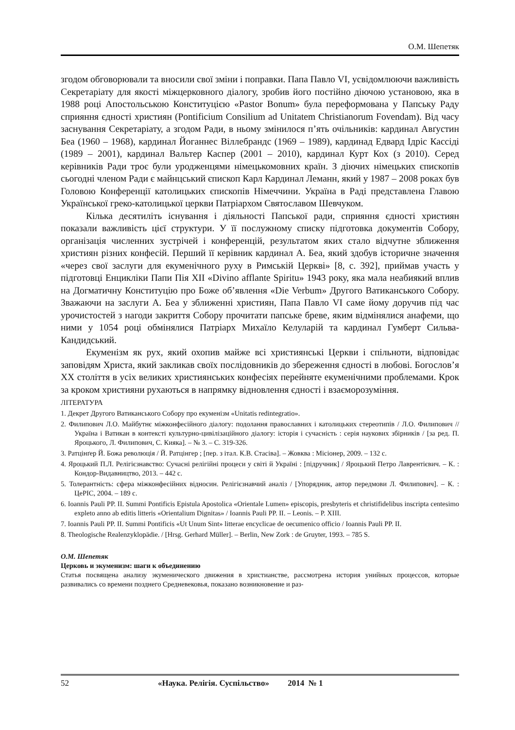О.М. Шепетяк
згодом обговорювали та вносили свої зміни і поправки. Папа Павло VI, усвідомлюючи важливість Секретаріату для якості міжцерковного діалогу, зробив його постійно діючою установою, яка в 1988 році Апостольською Конституцією «Pastor Bonum» була переформована у Папську Раду сприяння єдності християн (Pontificium Consilium ad Unitatem Christianorum Fovendam). Від часу заснування Секретаріату, а згодом Ради, в ньому змінилося п’ять очільників: кардинал Авґустин Беа (1960 – 1968), кардинал Йоганнес Віллебрандс (1969 – 1989), кардинад Едвард Ідріс Кассіді (1989 – 2001), кардинал Вальтер Каспер (2001 – 2010), кардинал Курт Кох (з 2010). Серед керівників Ради троє були уродженцями німецькомовних країн. З діючих німецьких єпископів сьогодні членом Ради є майнцський єпископ Карл Кардинал Леманн, який у 1987 – 2008 роках був Головою Конференції католицьких єпископів Німеччини. Україна в Раді представлена Главою Української греко-католицької церкви Патріархом Святославом Шевчуком.
Кілька десятиліть існування і діяльності Папської ради, сприяння єдності християн показали важливість цієї структури. У її послужному списку підготовка документів Собору, організація численних зустрічей і конференцій, результатом яких стало відчутне зближення християн різних конфесій. Перший її керівник кардинал А. Беа, який здобув історичне значення «через свої заслуги для екуменічного руху в Римській Церкві» [8, с. 392], приймав участь у підготовці Енцикліки Папи Пія XII «Divino afflante Spiritu» 1943 року, яка мала неабиякий вплив на Догматичну Конституцію про Боже об’явлення «Die Verbum» Другого Ватиканського Собору. Зважаючи на заслуги А. Беа у зближенні християн, Папа Павло VI саме йому доручив під час урочистостей з нагоди закриття Собору прочитати папське бреве, яким відмінялися анафеми, що ними у 1054 році обмінялися Патріарх Михаїло Келуларій та кардинал Гумберт Сильва-Кандидський.
Екуменізм як рух, який охопив майже всі християнські Церкви і спільноти, відповідає заповідям Христа, який закликав своїх послідовників до збереження єдності в любові. Богослов’я XX століття в усіх великих християнських конфесіях перейняте екуменічними проблемами. Крок за кроком християни рухаються в напрямку відновлення єдності і взаєморозуміння.
ЛІТЕРАТУРА
1. Декрет Другого Ватиканського Собору про екуменізм «Unitatis redintegratio».
2. Филипович Л.О. Майбутнє міжконфесійного діалогу: подолання православних і католицьких стереотипів / Л.О. Филипович // Україна і Ватикан в контексті культурно-цивілізаційного діалогу: історія і сучасність : серія наукових збірників / [за ред. П. Яроцького, Л. Филипович, С. Кияка]. – № 3. – С. 319-326.
3. Ратцінґер Й. Божа революція / Й. Ратцінгер ; [пер. з італ. К.В. Стасіва]. – Жовква : Місіонер, 2009. – 132 с.
4. Яроцький П.Л. Релігієзнавство: Сучасні релігійні процеси у світі й Україні : [підручник] / Яроцький Петро Лаврентієвич. – К. : Кондор-Видавництво, 2013. – 442 с.
5. Толерантність: сфера міжконфесійних відносин. Релігієзнавчий аналіз / [Упорядник, автор передмови Л. Филипович]. – К. : ЦеРІС, 2004. – 189 с.
6. Ioannis Pauli PP. II. Summi Pontificis Epistula Apostolica «Orientale Lumen» episcopis, presbyteris et christifidelibus inscripta centesimo expleto anno ab editis litteris «Orientalium Dignitas» / Ioannis Pauli PP. II. – Leonis. – P. XIII.
7. Ioannis Pauli PP. II. Summi Pontificis «Ut Unum Sint» litterae encyclicae de oecumenico officio / Ioannis Pauli PP. II.
8. Theologische Realenzyklopädie. / [Hrsg. Gerhard Müller]. – Berlin, New Zork : de Gruyter, 1993. – 785 S.
О.М. Шепетяк
Церковь и экуменизм: шаги к объединению
Статья посвящена анализу экуменического движения в христианстве, рассмотрена история унийных процессов, которые развивались со времени позднего Средневековья, показано возникновение и раз-
52 «Наука. Релігія. Суспільство» 2014 № 1